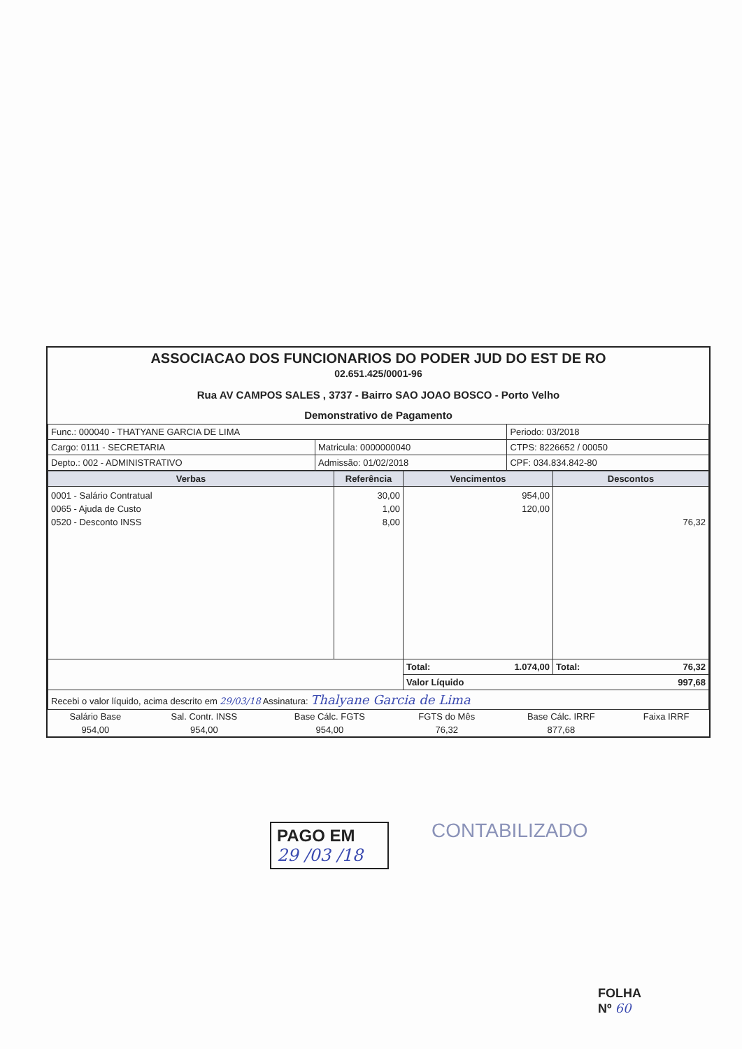ASSOCIACAO DOS FUNCIONARIOS DO PODER JUD DO EST DE RO
02.651.425/0001-96
Rua AV CAMPOS SALES , 3737 - Bairro SAO JOAO BOSCO - Porto Velho
Demonstrativo de Pagamento
| Func.: 000040 - THATYANE GARCIA DE LIMA | | Periodo: 03/2018 |
| Cargo: 0111 - SECRETARIA | Matricula: 0000000040 | CTPS: 8226652 / 00050 |
| Depto.: 002 - ADMINISTRATIVO | Admissão: 01/02/2018 | CPF: 034.834.842-80 |
| Verbas | Referência | Vencimentos | Descontos |
| --- | --- | --- | --- |
| 0001 - Salário Contratual 0065 - Ajuda de Custo 0520 - Desconto INSS | 30,00 1,00 8,00 | 954,00 120,00 | 76,32 |
| | | Total: 1.074,00 | Total: 76,32 |
| | | Valor Líquido 997,68 | |
| Recebi o valor líquido, acima descrito em 29/03/18 Assinatura: Thalyane Garcia de Lima | | | |
| Salário Base | Sal. Contr. INSS | Base Cálc. FGTS | FGTS do Mês | Base Cálc. IRRF | Faixa IRRF |
| 954,00 | 954,00 | 954,00 | 76,32 | 877,68 | |
PAGO EM
29 /03 /18
CONTABILIZADO
FOLHA
Nº 60